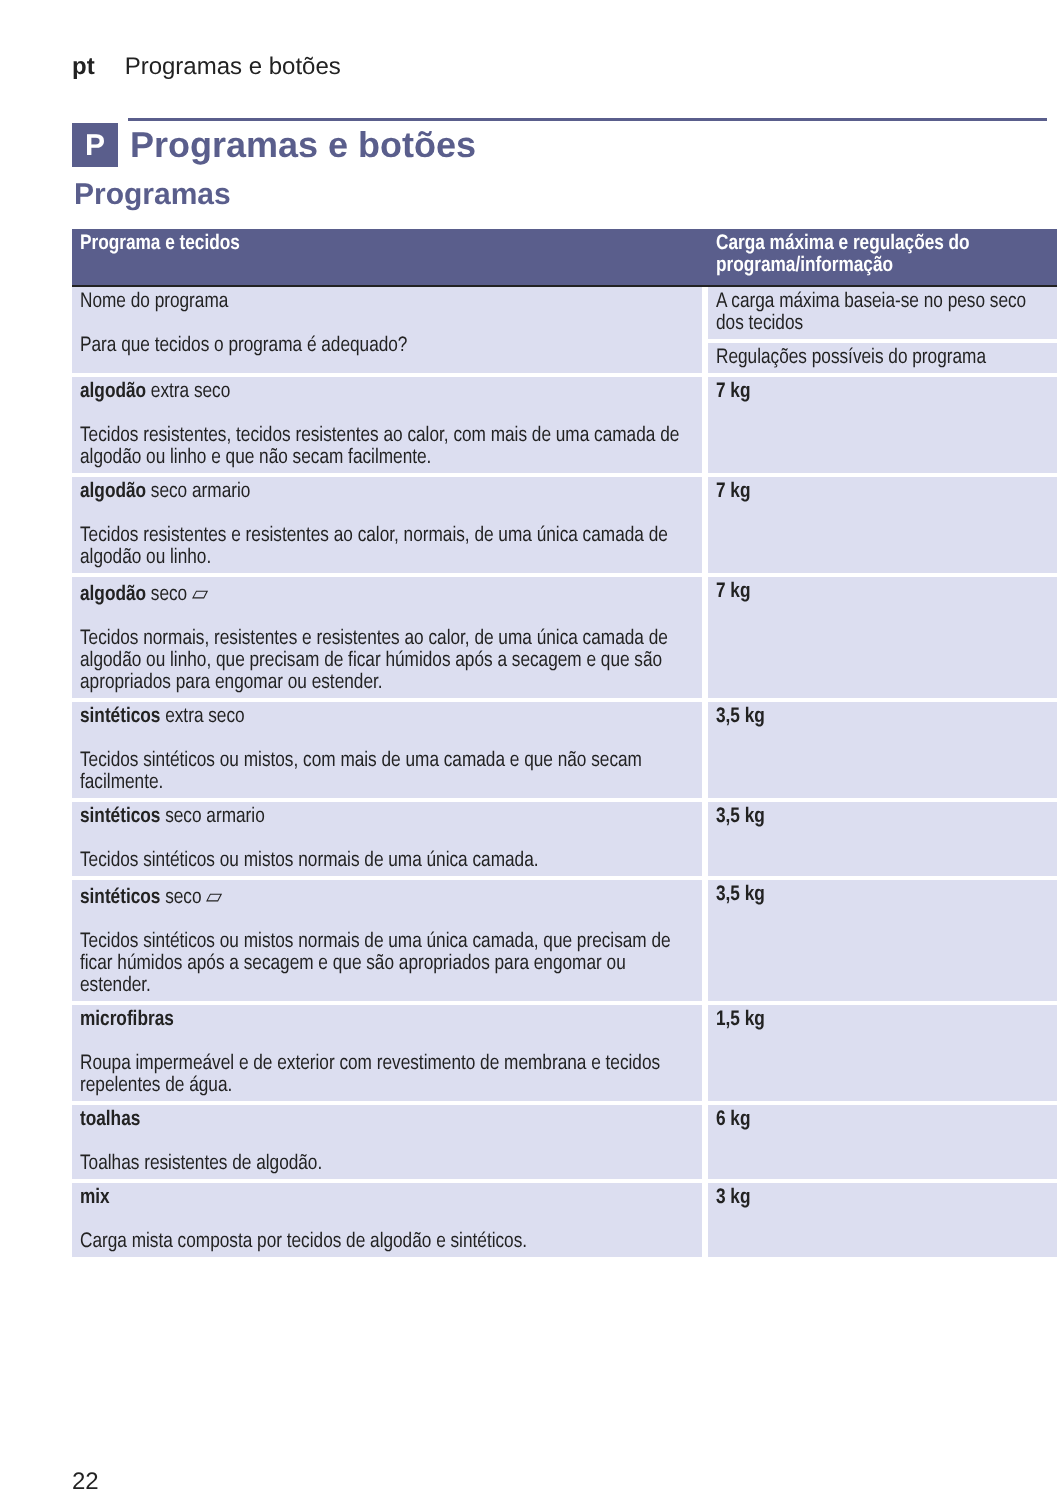pt Programas e botões
P Programas e botões
Programas
| Programa e tecidos | Carga máxima e regulações do programa/informação |
| --- | --- |
| Nome do programa Para que tecidos o programa é adequado? | A carga máxima baseia-se no peso seco dos tecidos |
| | Regulações possíveis do programa |
| algodão extra seco Tecidos resistentes, tecidos resistentes ao calor, com mais de uma camada de algodão ou linho e que não secam facilmente. | 7 kg |
| algodão seco armario Tecidos resistentes e resistentes ao calor, normais, de uma única camada de algodão ou linho. | 7 kg |
| algodão seco ⏥ Tecidos normais, resistentes e resistentes ao calor, de uma única camada de algodão ou linho, que precisam de ficar húmidos após a secagem e que são apropriados para engomar ou estender. | 7 kg |
| sintéticos extra seco Tecidos sintéticos ou mistos, com mais de uma camada e que não secam facilmente. | 3,5 kg |
| sintéticos seco armario Tecidos sintéticos ou mistos normais de uma única camada. | 3,5 kg |
| sintéticos seco ⏥ Tecidos sintéticos ou mistos normais de uma única camada, que precisam de ficar húmidos após a secagem e que são apropriados para engomar ou estender. | 3,5 kg |
| microfibras Roupa impermeável e de exterior com revestimento de membrana e tecidos repelentes de água. | 1,5 kg |
| toalhas Toalhas resistentes de algodão. | 6 kg |
| mix Carga mista composta por tecidos de algodão e sintéticos. | 3 kg |
22